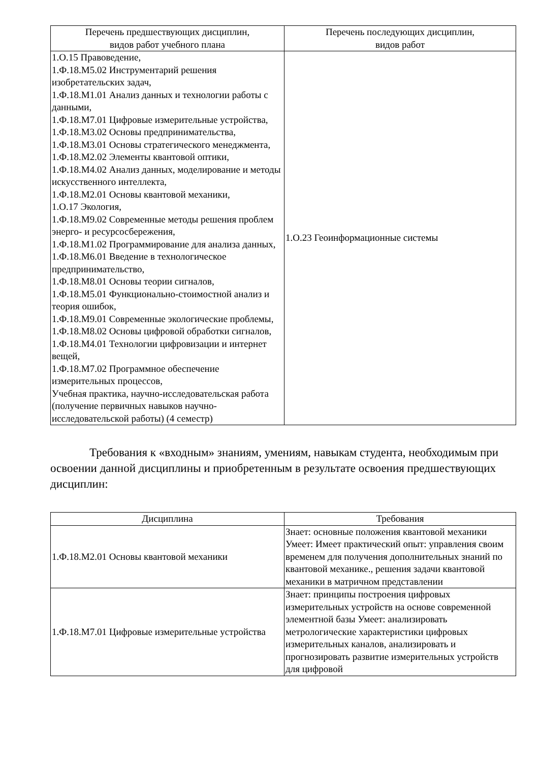| Перечень предшествующих дисциплин, видов работ учебного плана | Перечень последующих дисциплин, видов работ |
| --- | --- |
| 1.О.15 Правоведение, 1.Ф.18.М5.02 Инструментарий решения изобретательских задач, 1.Ф.18.М1.01 Анализ данных и технологии работы с данными, 1.Ф.18.М7.01 Цифровые измерительные устройства, 1.Ф.18.М3.02 Основы предпринимательства, 1.Ф.18.М3.01 Основы стратегического менеджмента, 1.Ф.18.М2.02 Элементы квантовой оптики, 1.Ф.18.М4.02 Анализ данных, моделирование и методы искусственного интеллекта, 1.Ф.18.М2.01 Основы квантовой механики, 1.О.17 Экология, 1.Ф.18.М9.02 Современные методы решения проблем энерго- и ресурсосбережения, 1.Ф.18.М1.02 Программирование для анализа данных, 1.Ф.18.М6.01 Введение в технологическое предпринимательство, 1.Ф.18.М8.01 Основы теории сигналов, 1.Ф.18.М5.01 Функционально-стоимостной анализ и теория ошибок, 1.Ф.18.М9.01 Современные экологические проблемы, 1.Ф.18.М8.02 Основы цифровой обработки сигналов, 1.Ф.18.М4.01 Технологии цифровизации и интернет вещей, 1.Ф.18.М7.02 Программное обеспечение измерительных процессов, Учебная практика, научно-исследовательская работа (получение первичных навыков научно-исследовательской работы) (4 семестр) | 1.О.23 Геоинформационные системы |
Требования к «входным» знаниям, умениям, навыкам студента, необходимым при освоении данной дисциплины и приобретенным в результате освоения предшествующих дисциплин:
| Дисциплина | Требования |
| --- | --- |
| 1.Ф.18.М2.01 Основы квантовой механики | Знает: основные положения квантовой механики Умеет: Имеет практический опыт: управления своим временем для получения дополнительных знаний по квантовой механике., решения задачи квантовой механики в матричном представлении |
| 1.Ф.18.М7.01 Цифровые измерительные устройства | Знает: принципы построения цифровых измерительных устройств на основе современной элементной базы Умеет: анализировать метрологические характеристики цифровых измерительных каналов, анализировать и прогнозировать развитие измерительных устройств для цифровой |